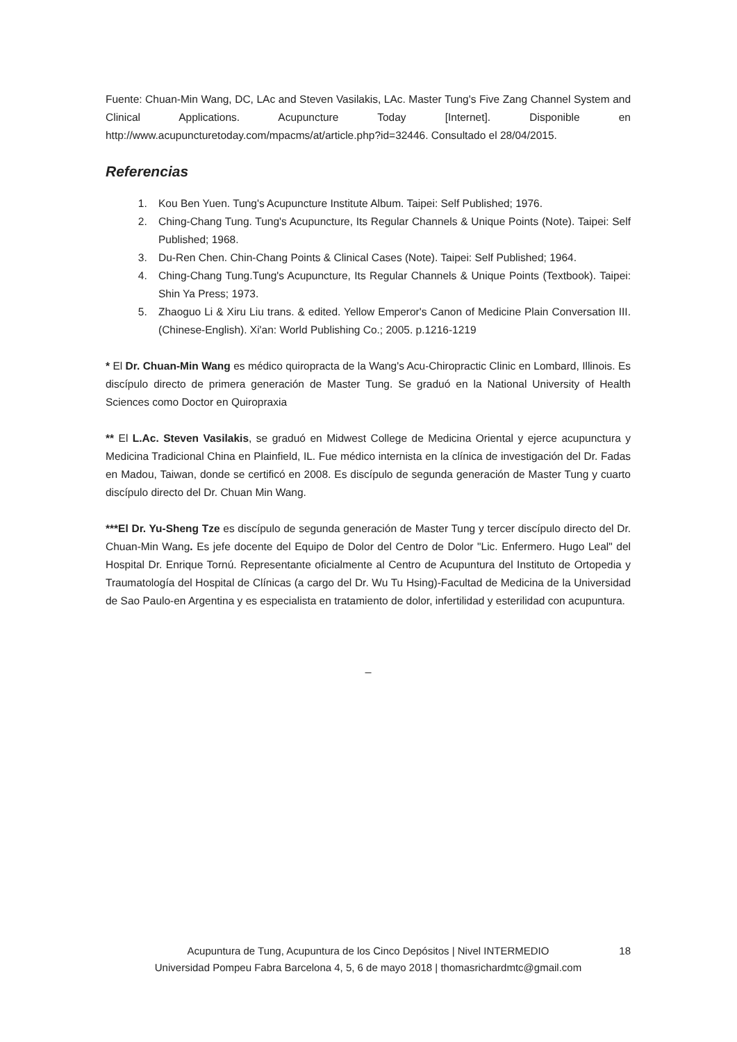Fuente: Chuan-Min Wang, DC, LAc and Steven Vasilakis, LAc. Master Tung's Five Zang Channel System and Clinical Applications. Acupuncture Today [Internet]. Disponible en http://www.acupuncturetoday.com/mpacms/at/article.php?id=32446. Consultado el 28/04/2015.
Referencias
1. Kou Ben Yuen. Tung's Acupuncture Institute Album. Taipei: Self Published; 1976.
2. Ching-Chang Tung. Tung's Acupuncture, Its Regular Channels & Unique Points (Note). Taipei: Self Published; 1968.
3. Du-Ren Chen. Chin-Chang Points & Clinical Cases (Note). Taipei: Self Published; 1964.
4. Ching-Chang Tung.Tung's Acupuncture, Its Regular Channels & Unique Points (Textbook). Taipei: Shin Ya Press; 1973.
5. Zhaoguo Li & Xiru Liu trans. & edited. Yellow Emperor's Canon of Medicine Plain Conversation III.(Chinese-English). Xi'an: World Publishing Co.; 2005. p.1216-1219
* El Dr. Chuan-Min Wang es médico quiropracta de la Wang's Acu-Chiropractic Clinic en Lombard, Illinois. Es discípulo directo de primera generación de Master Tung. Se graduó en la National University of Health Sciences como Doctor en Quiropraxia
** El L.Ac. Steven Vasilakis, se graduó en Midwest College de Medicina Oriental y ejerce acupunctura y Medicina Tradicional China en Plainfield, IL. Fue médico internista en la clínica de investigación del Dr. Fadas en Madou, Taiwan, donde se certificó en 2008. Es discípulo de segunda generación de Master Tung y cuarto discípulo directo del Dr. Chuan Min Wang.
***El Dr. Yu-Sheng Tze es discípulo de segunda generación de Master Tung y tercer discípulo directo del Dr. Chuan-Min Wang. Es jefe docente del Equipo de Dolor del Centro de Dolor "Lic. Enfermero. Hugo Leal" del Hospital Dr. Enrique Tornú. Representante oficialmente al Centro de Acupuntura del Instituto de Ortopedia y Traumatología del Hospital de Clínicas (a cargo del Dr. Wu Tu Hsing)-Facultad de Medicina de la Universidad de Sao Paulo-en Argentina y es especialista en tratamiento de dolor, infertilidad y esterilidad con acupuntura.
_
Acupuntura de Tung, Acupuntura de los Cinco Depósitos | Nivel INTERMEDIO
Universidad Pompeu Fabra Barcelona 4, 5, 6 de mayo 2018 | thomasrichardmtc@gmail.com
18